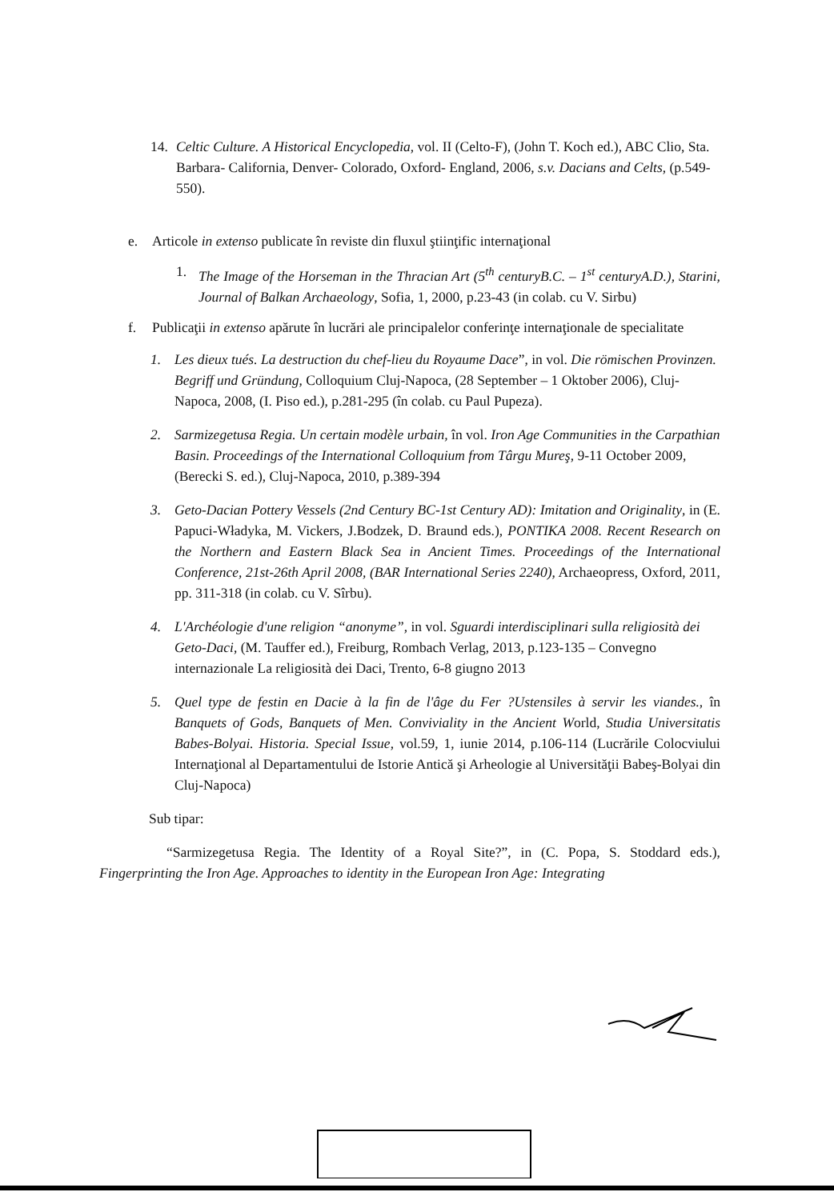14. Celtic Culture. A Historical Encyclopedia, vol. II (Celto-F), (John T. Koch ed.), ABC Clio, Sta. Barbara- California, Denver- Colorado, Oxford- England, 2006, s.v. Dacians and Celts, (p.549-550).
e. Articole in extenso publicate în reviste din fluxul ştiinţific internaţional
1. The Image of the Horseman in the Thracian Art (5<sup>th</sup> centuryB.C. – 1<sup>st</sup> centuryA.D.), Starini, Journal of Balkan Archaeology, Sofia, 1, 2000, p.23-43 (in colab. cu V. Sirbu)
f. Publicaţii in extenso apărute în lucrări ale principalelor conferinţe internaţionale de specialitate
1. Les dieux tués. La destruction du chef-lieu du Royaume Dace”, in vol. Die römischen Provinzen. Begriff und Gründung, Colloquium Cluj-Napoca, (28 September – 1 Oktober 2006), Cluj-Napoca, 2008, (I. Piso ed.), p.281-295 (în colab. cu Paul Pupeza).
2. Sarmizegetusa Regia. Un certain modèle urbain, în vol. Iron Age Communities in the Carpathian Basin. Proceedings of the International Colloquium from Târgu Mureş, 9-11 October 2009, (Berecki S. ed.), Cluj-Napoca, 2010, p.389-394
3. Geto-Dacian Pottery Vessels (2nd Century BC-1st Century AD): Imitation and Originality, in (E. Papuci-Władyka, M. Vickers, J.Bodzek, D. Braund eds.), PONTIKA 2008. Recent Research on the Northern and Eastern Black Sea in Ancient Times. Proceedings of the International Conference, 21st-26th April 2008, (BAR International Series 2240), Archaeopress, Oxford, 2011, pp. 311-318 (in colab. cu V. Sîrbu).
4. L'Archéologie d'une religion “anonyme”, in vol. Sguardi interdisciplinari sulla religiosità dei Geto-Daci, (M. Tauffer ed.), Freiburg, Rombach Verlag, 2013, p.123-135 – Convegno internazionale La religiosità dei Daci, Trento, 6-8 giugno 2013
5. Quel type de festin en Dacie à la fin de l'âge du Fer ?Ustensiles à servir les viandes., în Banquets of Gods, Banquets of Men. Conviviality in the Ancient World, Studia Universitatis Babes-Bolyai. Historia. Special Issue, vol.59, 1, iunie 2014, p.106-114 (Lucrările Colocviului Internaţional al Departamentului de Istorie Antică şi Arheologie al Universităţii Babeş-Bolyai din Cluj-Napoca)
Sub tipar:
“Sarmizegetusa Regia. The Identity of a Royal Site?”, in (C. Popa, S. Stoddard eds.), Fingerprinting the Iron Age. Approaches to identity in the European Iron Age: Integrating